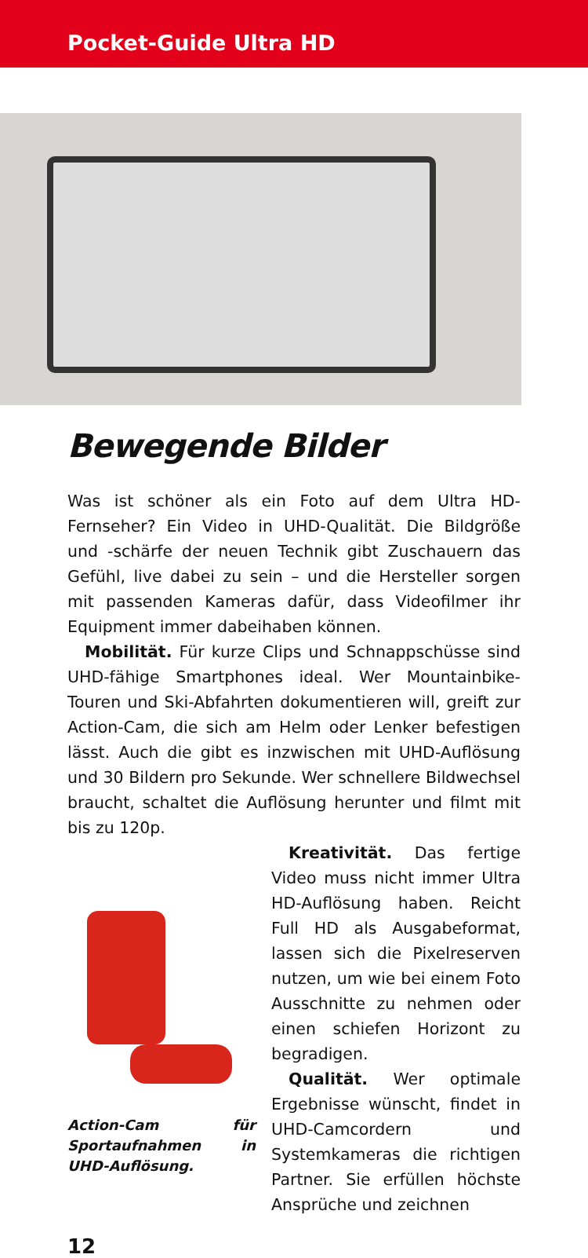Pocket-Guide Ultra HD
Bewegende Bilder
Was ist schöner als ein Foto auf dem Ultra HD-Fernseher? Ein Video in UHD-Qualität. Die Bildgröße und -schärfe der neuen Technik gibt Zuschauern das Gefühl, live dabei zu sein – und die Hersteller sorgen mit passenden Kameras dafür, dass Videofilmer ihr Equipment immer dabeihaben können.
Mobilität. Für kurze Clips und Schnappschüsse sind UHD-fähige Smartphones ideal. Wer Mountainbike-Touren und Ski-Abfahrten dokumentieren will, greift zur Action-Cam, die sich am Helm oder Lenker befestigen lässt. Auch die gibt es inzwischen mit UHD-Auflösung und 30 Bildern pro Sekunde. Wer schnellere Bildwechsel braucht, schaltet die Auflösung herunter und filmt mit bis zu 120p.
Action-Cam für Sportaufnahmen in UHD-Auflösung.
Kreativität. Das fertige Video muss nicht immer Ultra HD-Auflösung haben. Reicht Full HD als Ausgabeformat, lassen sich die Pixelreserven nutzen, um wie bei einem Foto Ausschnitte zu nehmen oder einen schiefen Horizont zu begradigen.
Qualität. Wer optimale Ergebnisse wünscht, findet in UHD-Camcordern und Systemkameras die richtigen Partner. Sie erfüllen höchste Ansprüche und zeichnen
12